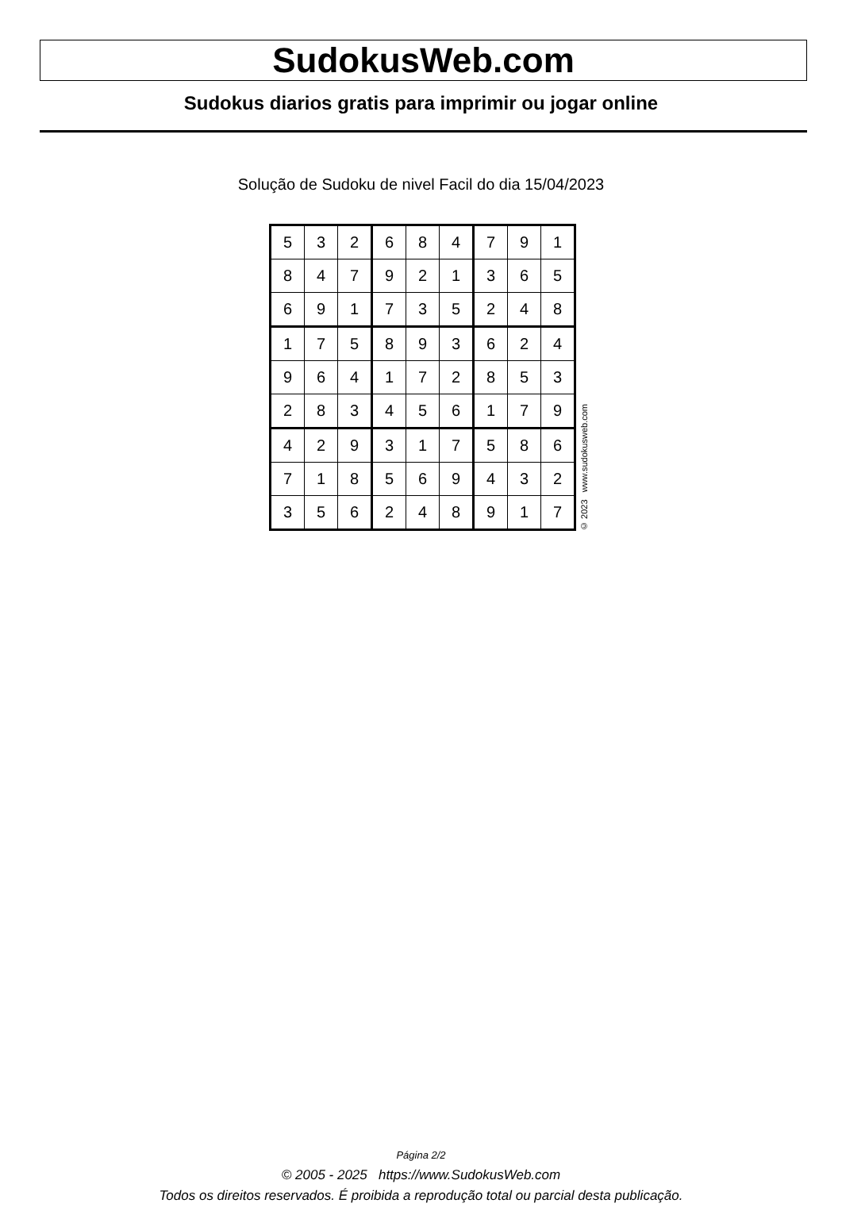SudokusWeb.com
Sudokus diarios gratis para imprimir ou jogar online
Solução de Sudoku de nivel Facil do dia 15/04/2023
| 5 | 3 | 2 | 6 | 8 | 4 | 7 | 9 | 1 |
| 8 | 4 | 7 | 9 | 2 | 1 | 3 | 6 | 5 |
| 6 | 9 | 1 | 7 | 3 | 5 | 2 | 4 | 8 |
| 1 | 7 | 5 | 8 | 9 | 3 | 6 | 2 | 4 |
| 9 | 6 | 4 | 1 | 7 | 2 | 8 | 5 | 3 |
| 2 | 8 | 3 | 4 | 5 | 6 | 1 | 7 | 9 |
| 4 | 2 | 9 | 3 | 1 | 7 | 5 | 8 | 6 |
| 7 | 1 | 8 | 5 | 6 | 9 | 4 | 3 | 2 |
| 3 | 5 | 6 | 2 | 4 | 8 | 9 | 1 | 7 |
© 2023 www.sudokusweb.com
Página 2/2
© 2005 - 2025 https://www.SudokusWeb.com
Todos os direitos reservados. É proibida a reprodução total ou parcial desta publicação.